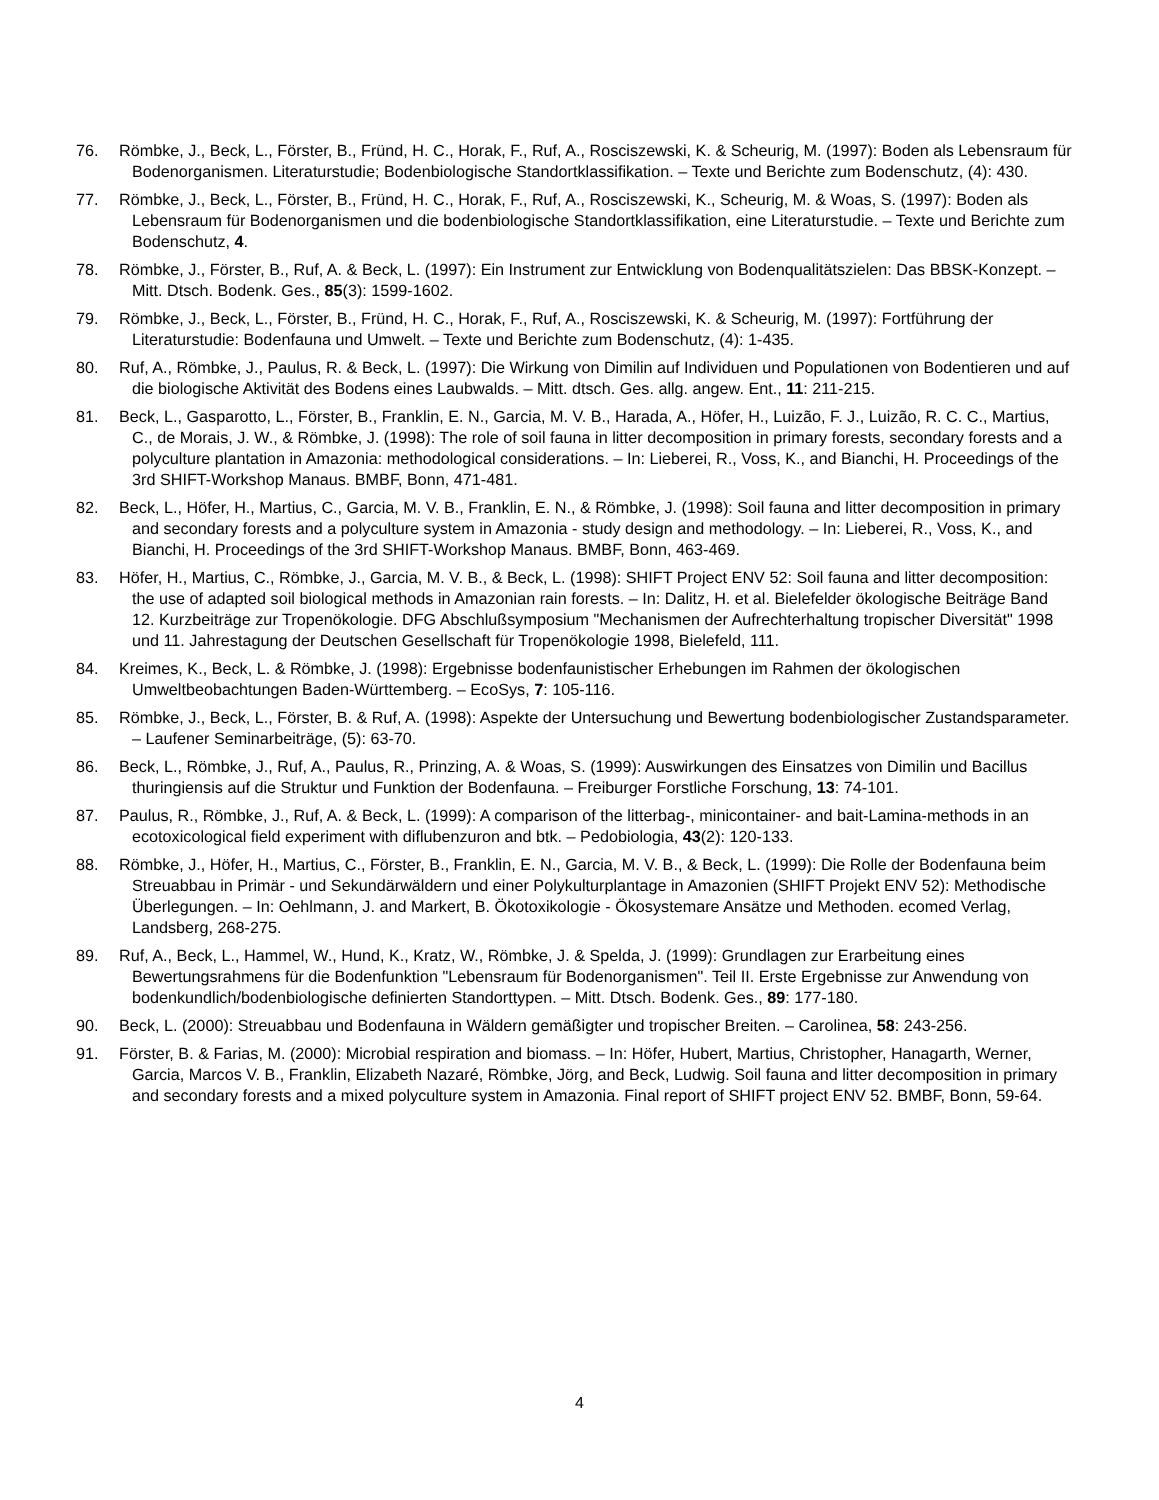76. Römbke, J., Beck, L., Förster, B., Fründ, H. C., Horak, F., Ruf, A., Rosciszewski, K. & Scheurig, M. (1997): Boden als Lebensraum für Bodenorganismen. Literaturstudie; Bodenbiologische Standortklassifikation. – Texte und Berichte zum Bodenschutz, (4): 430.
77. Römbke, J., Beck, L., Förster, B., Fründ, H. C., Horak, F., Ruf, A., Rosciszewski, K., Scheurig, M. & Woas, S. (1997): Boden als Lebensraum für Bodenorganismen und die bodenbiologische Standortklassifikation, eine Literaturstudie. – Texte und Berichte zum Bodenschutz, 4.
78. Römbke, J., Förster, B., Ruf, A. & Beck, L. (1997): Ein Instrument zur Entwicklung von Bodenqualitätszielen: Das BBSK-Konzept. – Mitt. Dtsch. Bodenk. Ges., 85(3): 1599-1602.
79. Römbke, J., Beck, L., Förster, B., Fründ, H. C., Horak, F., Ruf, A., Rosciszewski, K. & Scheurig, M. (1997): Fortführung der Literaturstudie: Bodenfauna und Umwelt. – Texte und Berichte zum Bodenschutz, (4): 1-435.
80. Ruf, A., Römbke, J., Paulus, R. & Beck, L. (1997): Die Wirkung von Dimilin auf Individuen und Populationen von Bodentieren und auf die biologische Aktivität des Bodens eines Laubwalds. – Mitt. dtsch. Ges. allg. angew. Ent., 11: 211-215.
81. Beck, L., Gasparotto, L., Förster, B., Franklin, E. N., Garcia, M. V. B., Harada, A., Höfer, H., Luizão, F. J., Luizão, R. C. C., Martius, C., de Morais, J. W., & Römbke, J. (1998): The role of soil fauna in litter decomposition in primary forests, secondary forests and a polyculture plantation in Amazonia: methodological considerations. – In: Lieberei, R., Voss, K., and Bianchi, H. Proceedings of the 3rd SHIFT-Workshop Manaus. BMBF, Bonn, 471-481.
82. Beck, L., Höfer, H., Martius, C., Garcia, M. V. B., Franklin, E. N., & Römbke, J. (1998): Soil fauna and litter decomposition in primary and secondary forests and a polyculture system in Amazonia - study design and methodology. – In: Lieberei, R., Voss, K., and Bianchi, H. Proceedings of the 3rd SHIFT-Workshop Manaus. BMBF, Bonn, 463-469.
83. Höfer, H., Martius, C., Römbke, J., Garcia, M. V. B., & Beck, L. (1998): SHIFT Project ENV 52: Soil fauna and litter decomposition: the use of adapted soil biological methods in Amazonian rain forests. – In: Dalitz, H. et al. Bielefelder ökologische Beiträge Band 12. Kurzbeiträge zur Tropenökologie. DFG Abschlußsymposium "Mechanismen der Aufrechterhaltung tropischer Diversität" 1998 und 11. Jahrestagung der Deutschen Gesellschaft für Tropenökologie 1998, Bielefeld, 111.
84. Kreimes, K., Beck, L. & Römbke, J. (1998): Ergebnisse bodenfaunistischer Erhebungen im Rahmen der ökologischen Umweltbeobachtungen Baden-Württemberg. – EcoSys, 7: 105-116.
85. Römbke, J., Beck, L., Förster, B. & Ruf, A. (1998): Aspekte der Untersuchung und Bewertung bodenbiologischer Zustandsparameter. – Laufener Seminarbeiträge, (5): 63-70.
86. Beck, L., Römbke, J., Ruf, A., Paulus, R., Prinzing, A. & Woas, S. (1999): Auswirkungen des Einsatzes von Dimilin und Bacillus thuringiensis auf die Struktur und Funktion der Bodenfauna. – Freiburger Forstliche Forschung, 13: 74-101.
87. Paulus, R., Römbke, J., Ruf, A. & Beck, L. (1999): A comparison of the litterbag-, minicontainer- and bait-Lamina-methods in an ecotoxicological field experiment with diflubenzuron and btk. – Pedobiologia, 43(2): 120-133.
88. Römbke, J., Höfer, H., Martius, C., Förster, B., Franklin, E. N., Garcia, M. V. B., & Beck, L. (1999): Die Rolle der Bodenfauna beim Streuabbau in Primär - und Sekundärwäldern und einer Polykulturplantage in Amazonien (SHIFT Projekt ENV 52): Methodische Überlegungen. – In: Oehlmann, J. and Markert, B. Ökotoxikologie - Ökosystemare Ansätze und Methoden. ecomed Verlag, Landsberg, 268-275.
89. Ruf, A., Beck, L., Hammel, W., Hund, K., Kratz, W., Römbke, J. & Spelda, J. (1999): Grundlagen zur Erarbeitung eines Bewertungsrahmens für die Bodenfunktion "Lebensraum für Bodenorganismen". Teil II. Erste Ergebnisse zur Anwendung von bodenkundlich/bodenbiologische definierten Standorttypen. – Mitt. Dtsch. Bodenk. Ges., 89: 177-180.
90. Beck, L. (2000): Streuabbau und Bodenfauna in Wäldern gemäßigter und tropischer Breiten. – Carolinea, 58: 243-256.
91. Förster, B. & Farias, M. (2000): Microbial respiration and biomass. – In: Höfer, Hubert, Martius, Christopher, Hanagarth, Werner, Garcia, Marcos V. B., Franklin, Elizabeth Nazaré, Römbke, Jörg, and Beck, Ludwig. Soil fauna and litter decomposition in primary and secondary forests and a mixed polyculture system in Amazonia. Final report of SHIFT project ENV 52. BMBF, Bonn, 59-64.
4